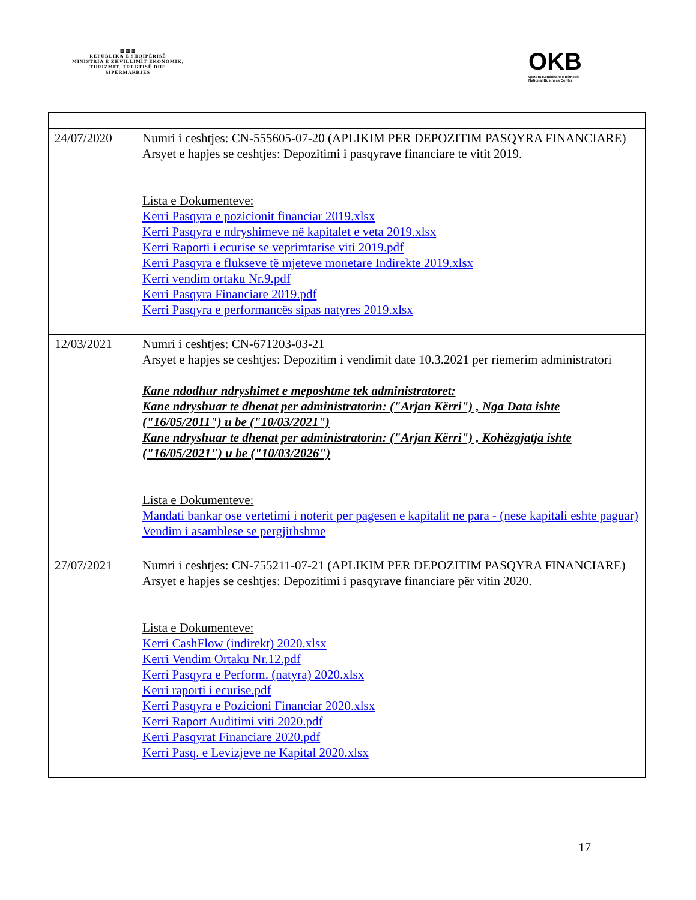▥▥▥
REPUBLIKA E SHQIPËRISË
MINISTRIA E ZHVILLIMIT EKONOMIK, TURIZMIT, TREGTISË DHE SIPËRMARRJES
OKB
Qendra Kombëtare e Biznesit
National Business Center
| 24/07/2020 | Numri i ceshtjes: CN-555605-07-20 (APLIKIM PER DEPOZITIM PASQYRA FINANCIARE) Arsyet e hapjes se ceshtjes: Depozitimi i pasqyrave financiare te vitit 2019. Lista e Dokumenteve: Kerri Pasqyra e pozicionit financiar 2019.xlsx Kerri Pasqyra e ndryshimeve në kapitalet e veta 2019.xlsx Kerri Raporti i ecurise se veprimtarise viti 2019.pdf Kerri Pasqyra e flukseve të mjeteve monetare Indirekte 2019.xlsx Kerri vendim ortaku Nr.9.pdf Kerri Pasqyra Financiare 2019.pdf Kerri Pasqyra e performancës sipas natyres 2019.xlsx |
| 12/03/2021 | Numri i ceshtjes: CN-671203-03-21 Arsyet e hapjes se ceshtjes: Depozitim i vendimit date 10.3.2021 per riemerim administratori Kane ndodhur ndryshimet e meposhtme tek administratoret: Kane ndryshuar te dhenat per administratorin: ("Arjan Kërri") , Nga Data ishte ("16/05/2011") u be ("10/03/2021") Kane ndryshuar te dhenat per administratorin: ("Arjan Kërri") , Kohëzgjatja ishte ("16/05/2021") u be ("10/03/2026") Lista e Dokumenteve: Mandati bankar ose vertetimi i noterit per pagesen e kapitalit ne para - (nese kapitali eshte paguar) Vendim i asamblese se pergjithshme |
| 27/07/2021 | Numri i ceshtjes: CN-755211-07-21 (APLIKIM PER DEPOZITIM PASQYRA FINANCIARE) Arsyet e hapjes se ceshtjes: Depozitimi i pasqyrave financiare për vitin 2020. Lista e Dokumenteve: Kerri CashFlow (indirekt) 2020.xlsx Kerri Vendim Ortaku Nr.12.pdf Kerri Pasqyra e Perform. (natyra) 2020.xlsx Kerri raporti i ecurise.pdf Kerri Pasqyra e Pozicioni Financiar 2020.xlsx Kerri Raport Auditimi viti 2020.pdf Kerri Pasqyrat Financiare 2020.pdf Kerri Pasq. e Levizjeve ne Kapital 2020.xlsx |
17